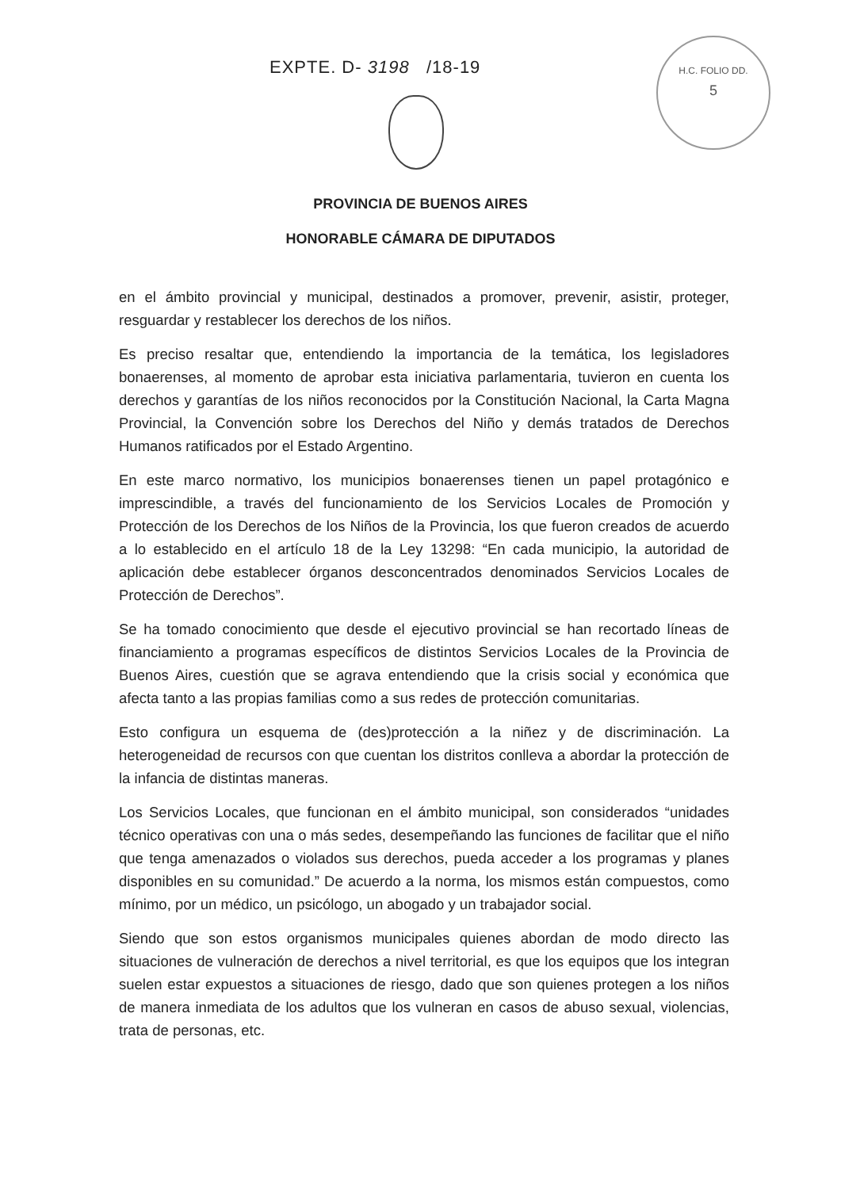EXPTE. D- 3198 /18-19
H.C. FOLIO DD.
5
PROVINCIA DE BUENOS AIRES
HONORABLE CÁMARA DE DIPUTADOS
en el ámbito provincial y municipal, destinados a promover, prevenir, asistir, proteger, resguardar y restablecer los derechos de los niños.
Es preciso resaltar que, entendiendo la importancia de la temática, los legisladores bonaerenses, al momento de aprobar esta iniciativa parlamentaria, tuvieron en cuenta los derechos y garantías de los niños reconocidos por la Constitución Nacional, la Carta Magna Provincial, la Convención sobre los Derechos del Niño y demás tratados de Derechos Humanos ratificados por el Estado Argentino.
En este marco normativo, los municipios bonaerenses tienen un papel protagónico e imprescindible, a través del funcionamiento de los Servicios Locales de Promoción y Protección de los Derechos de los Niños de la Provincia, los que fueron creados de acuerdo a lo establecido en el artículo 18 de la Ley 13298: “En cada municipio, la autoridad de aplicación debe establecer órganos desconcentrados denominados Servicios Locales de Protección de Derechos”.
Se ha tomado conocimiento que desde el ejecutivo provincial se han recortado líneas de financiamiento a programas específicos de distintos Servicios Locales de la Provincia de Buenos Aires, cuestión que se agrava entendiendo que la crisis social y económica que afecta tanto a las propias familias como a sus redes de protección comunitarias.
Esto configura un esquema de (des)protección a la niñez y de discriminación. La heterogeneidad de recursos con que cuentan los distritos conlleva a abordar la protección de la infancia de distintas maneras.
Los Servicios Locales, que funcionan en el ámbito municipal, son considerados “unidades técnico operativas con una o más sedes, desempeñando las funciones de facilitar que el niño que tenga amenazados o violados sus derechos, pueda acceder a los programas y planes disponibles en su comunidad.” De acuerdo a la norma, los mismos están compuestos, como mínimo, por un médico, un psicólogo, un abogado y un trabajador social.
Siendo que son estos organismos municipales quienes abordan de modo directo las situaciones de vulneración de derechos a nivel territorial, es que los equipos que los integran suelen estar expuestos a situaciones de riesgo, dado que son quienes protegen a los niños de manera inmediata de los adultos que los vulneran en casos de abuso sexual, violencias, trata de personas, etc.